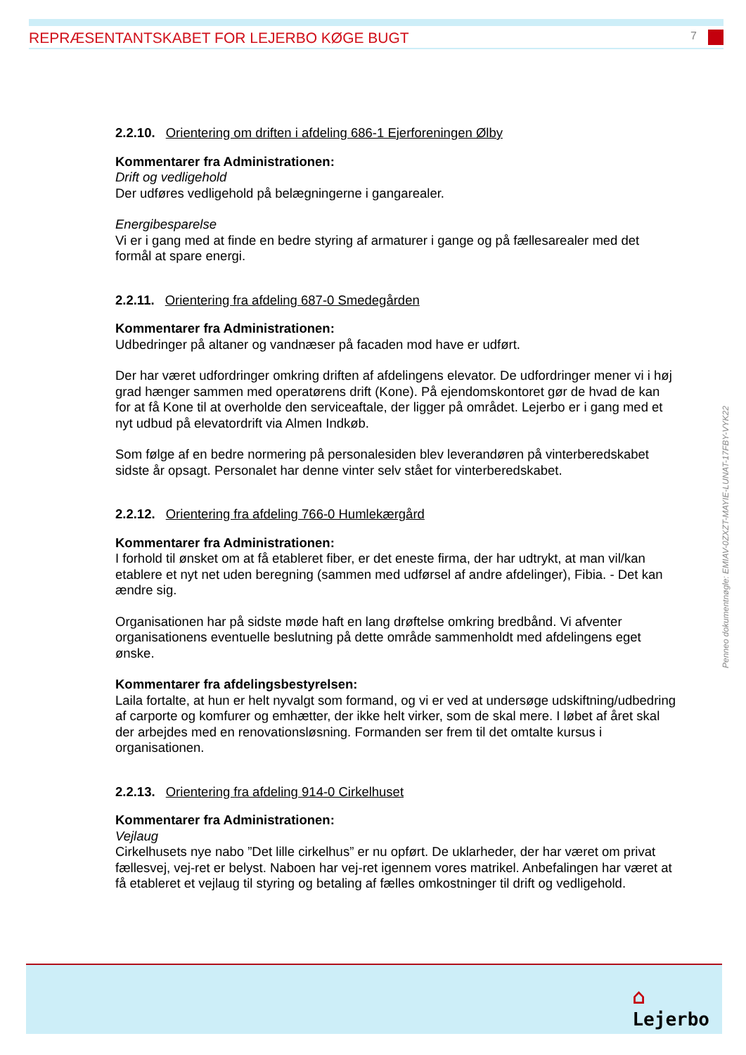REPRÆSENTANTSKABET FOR LEJERBO KØGE BUGT 7
2.2.10. Orientering om driften i afdeling 686-1 Ejerforeningen Ølby
Kommentarer fra Administrationen:
Drift og vedligehold
Der udføres vedligehold på belægningerne i gangarealer.
Energibesparelse
Vi er i gang med at finde en bedre styring af armaturer i gange og på fællesarealer med det formål at spare energi.
2.2.11. Orientering fra afdeling 687-0 Smedegården
Kommentarer fra Administrationen:
Udbedringer på altaner og vandnæser på facaden mod have er udført.
Der har været udfordringer omkring driften af afdelingens elevator. De udfordringer mener vi i høj grad hænger sammen med operatørens drift (Kone). På ejendomskontoret gør de hvad de kan for at få Kone til at overholde den serviceaftale, der ligger på området. Lejerbo er i gang med et nyt udbud på elevatordrift via Almen Indkøb.
Som følge af en bedre normering på personalesiden blev leverandøren på vinterberedskabet sidste år opsagt. Personalet har denne vinter selv stået for vinterberedskabet.
2.2.12. Orientering fra afdeling 766-0 Humlekærgård
Kommentarer fra Administrationen:
I forhold til ønsket om at få etableret fiber, er det eneste firma, der har udtrykt, at man vil/kan etablere et nyt net uden beregning (sammen med udførsel af andre afdelinger), Fibia. - Det kan ændre sig.
Organisationen har på sidste møde haft en lang drøftelse omkring bredbånd. Vi afventer organisationens eventuelle beslutning på dette område sammenholdt med afdelingens eget ønske.
Kommentarer fra afdelingsbestyrelsen:
Laila fortalte, at hun er helt nyvalgt som formand, og vi er ved at undersøge udskiftning/udbedring af carporte og komfurer og emhætter, der ikke helt virker, som de skal mere. I løbet af året skal der arbejdes med en renovationsløsning. Formanden ser frem til det omtalte kursus i organisationen.
2.2.13. Orientering fra afdeling 914-0 Cirkelhuset
Kommentarer fra Administrationen:
Vejlaug
Cirkelhusets nye nabo ”Det lille cirkelhus” er nu opført. De uklarheder, der har været om privat fællesvej, vej-ret er belyst. Naboen har vej-ret igennem vores matrikel. Anbefalingen har været at få etableret et vejlaug til styring og betaling af fælles omkostninger til drift og vedligehold.
Penneo dokumentnøgle: EMIAV-0ZXZT-MAYIE-LUNAT-17FBY-VYK22
⌂
Lejerbo